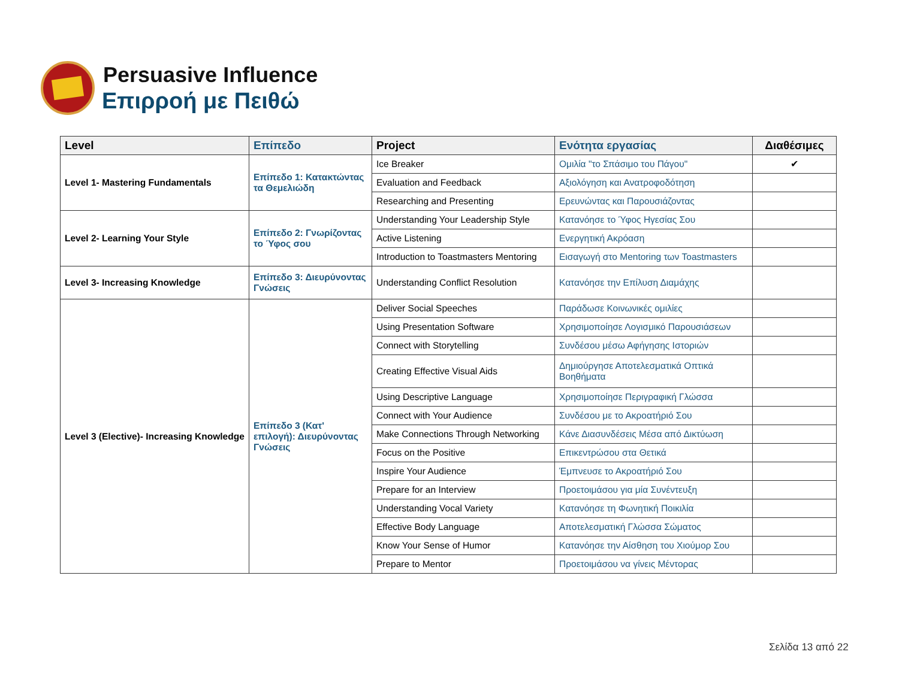Persuasive Influence
Επιρροή με Πειθώ
| Level | Επίπεδο | Project | Ενότητα εργασίας | Διαθέσιμες |
| --- | --- | --- | --- | --- |
| Level 1- Mastering Fundamentals | Επίπεδο 1: Κατακτώντας τα Θεμελιώδη | Ice Breaker | Ομιλία "το Σπάσιμο του Πάγου" | ✔ |
| | | Evaluation and Feedback | Αξιολόγηση και Ανατροφοδότηση | |
| | | Researching and Presenting | Ερευνώντας και Παρουσιάζοντας | |
| Level 2- Learning Your Style | Επίπεδο 2: Γνωρίζοντας το Ύφος σου | Understanding Your Leadership Style | Κατανόησε το Ύφος Ηγεσίας Σου | |
| | | Active Listening | Ενεργητική Ακρόαση | |
| | | Introduction to Toastmasters Mentoring | Εισαγωγή στο Mentoring των Toastmasters | |
| Level 3- Increasing Knowledge | Επίπεδο 3: Διευρύνοντας Γνώσεις | Understanding Conflict Resolution | Κατανόησε την Επίλυση Διαμάχης | |
| Level 3 (Elective)- Increasing Knowledge | Επίπεδο 3 (Κατ' επιλογή): Διευρύνοντας Γνώσεις | Deliver Social Speeches | Παράδωσε Κοινωνικές ομιλίες | |
| | | Using Presentation Software | Χρησιμοποίησε Λογισμικό Παρουσιάσεων | |
| | | Connect with Storytelling | Συνδέσου μέσω Αφήγησης Ιστοριών | |
| | | Creating Effective Visual Aids | Δημιούργησε Αποτελεσματικά Οπτικά Βοηθήματα | |
| | | Using Descriptive Language | Χρησιμοποίησε Περιγραφική Γλώσσα | |
| | | Connect with Your Audience | Συνδέσου με το Ακροατήριό Σου | |
| | | Make Connections Through Networking | Κάνε Διασυνδέσεις Μέσα από Δικτύωση | |
| | | Focus on the Positive | Επικεντρώσου στα Θετικά | |
| | | Inspire Your Audience | Έμπνευσε το Ακροατήριό Σου | |
| | | Prepare for an Interview | Προετοιμάσου για μία Συνέντευξη | |
| | | Understanding Vocal Variety | Κατανόησε τη Φωνητική Ποικιλία | |
| | | Effective Body Language | Αποτελεσματική Γλώσσα Σώματος | |
| | | Know Your Sense of Humor | Κατανόησε την Αίσθηση του Χιούμορ Σου | |
| | | Prepare to Mentor | Προετοιμάσου να γίνεις Μέντορας | |
Σελίδα 13 από 22